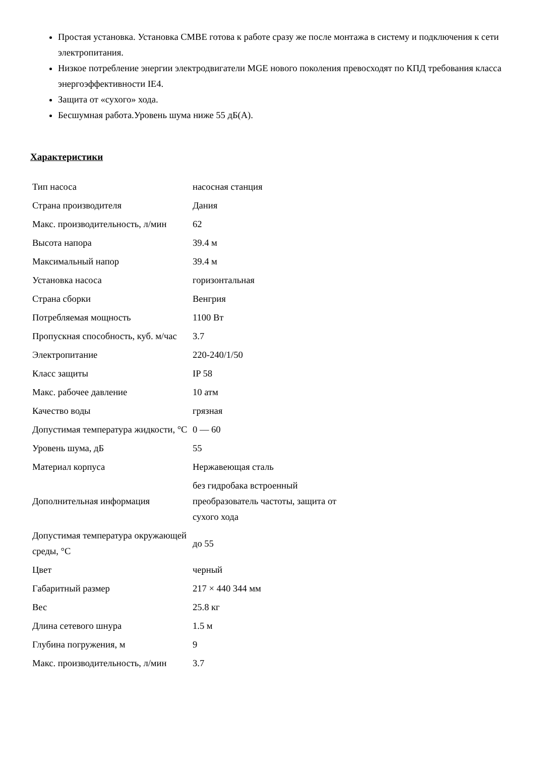Простая установка. Установка CMBE готова к работе сразу же после монтажа в систему и подключения к сети электропитания.
Низкое потребление энергии электродвигатели MGE нового поколения превосходят по КПД требования класса энергоэффективности IE4.
Защита от «сухого» хода.
Бесшумная работа.Уровень шума ниже 55 дБ(А).
Характеристики
| Тип насоса | насосная станция |
| Страна производителя | Дания |
| Макс. производительность, л/мин | 62 |
| Высота напора | 39.4 м |
| Максимальный напор | 39.4 м |
| Установка насоса | горизонтальная |
| Страна сборки | Венгрия |
| Потребляемая мощность | 1100 Вт |
| Пропускная способность, куб. м/час | 3.7 |
| Электропитание | 220-240/1/50 |
| Класс защиты | IP 58 |
| Макс. рабочее давление | 10 атм |
| Качество воды | грязная |
| Допустимая температура жидкости, °C | 0 — 60 |
| Уровень шума, дБ | 55 |
| Материал корпуса | Нержавеющая сталь |
| Дополнительная информация | без гидробака встроенный преобразователь частоты, защита от сухого хода |
| Допустимая температура окружающей среды, °C | до 55 |
| Цвет | черный |
| Габаритный размер | 217 × 440 344 мм |
| Вес | 25.8 кг |
| Длина сетевого шнура | 1.5 м |
| Глубина погружения, м | 9 |
| Макс. производительность, л/мин | 3.7 |